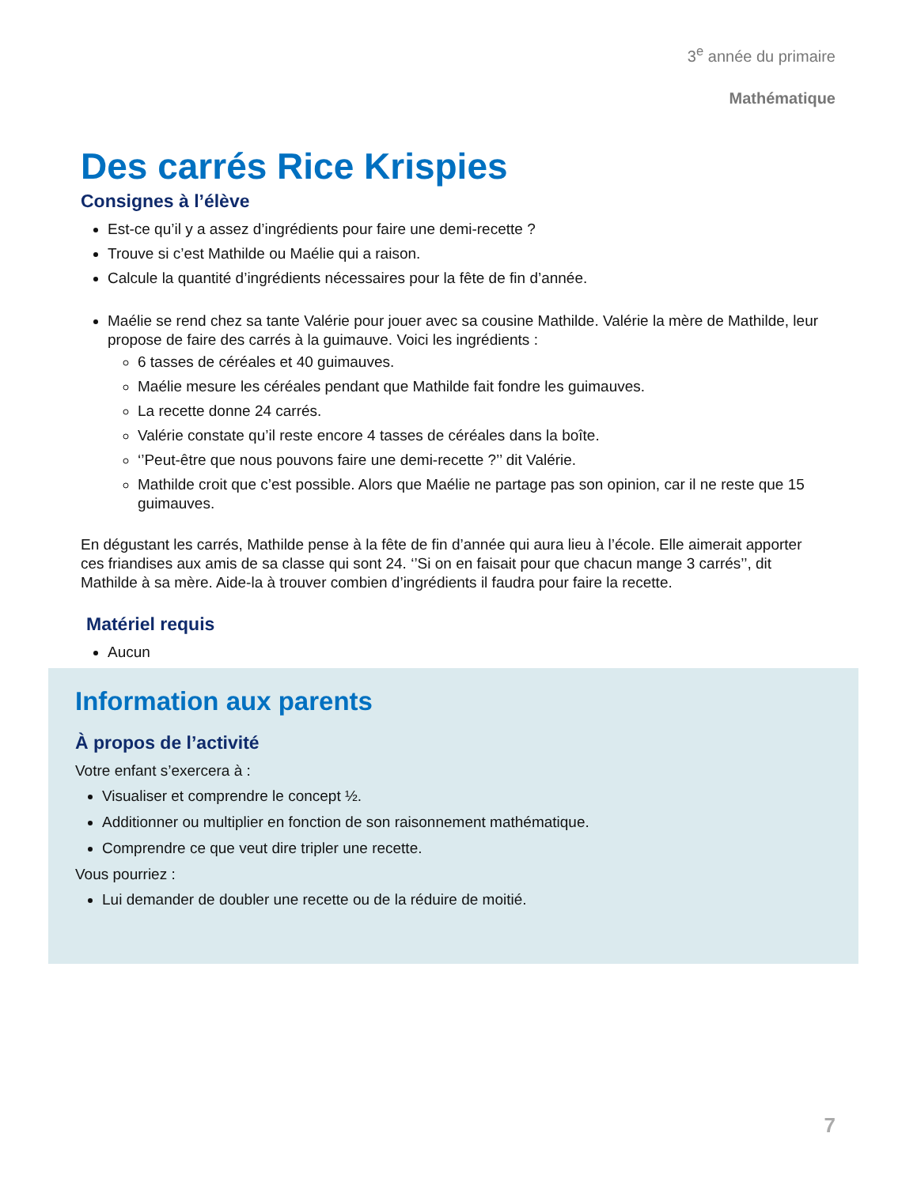3<sup>e</sup> année du primaire
Mathématique
Des carrés Rice Krispies
Consignes à l’élève
Est-ce qu’il y a assez d’ingrédients pour faire une demi-recette ?
Trouve si c’est Mathilde ou Maélie qui a raison.
Calcule la quantité d’ingrédients nécessaires pour la fête de fin d’année.
Maélie se rend chez sa tante Valérie pour jouer avec sa cousine Mathilde. Valérie la mère de Mathilde, leur propose de faire des carrés à la guimauve. Voici les ingrédients :
6 tasses de céréales et 40 guimauves.
Maélie mesure les céréales pendant que Mathilde fait fondre les guimauves.
La recette donne 24 carrés.
Valérie constate qu’il reste encore 4 tasses de céréales dans la boîte.
‘’Peut-être que nous pouvons faire une demi-recette ?’’ dit Valérie.
Mathilde croit que c’est possible. Alors que Maélie ne partage pas son opinion, car il ne reste que 15 guimauves.
En dégustant les carrés, Mathilde pense à la fête de fin d’année qui aura lieu à l’école. Elle aimerait apporter ces friandises aux amis de sa classe qui sont 24. ‘’Si on en faisait pour que chacun mange 3 carrés’’, dit Mathilde à sa mère. Aide-la à trouver combien d’ingrédients il faudra pour faire la recette.
Matériel requis
Aucun
Information aux parents
À propos de l’activité
Votre enfant s’exercera à :
Visualiser et comprendre le concept ½.
Additionner ou multiplier en fonction de son raisonnement mathématique.
Comprendre ce que veut dire tripler une recette.
Vous pourriez :
Lui demander de doubler une recette ou de la réduire de moitié.
7